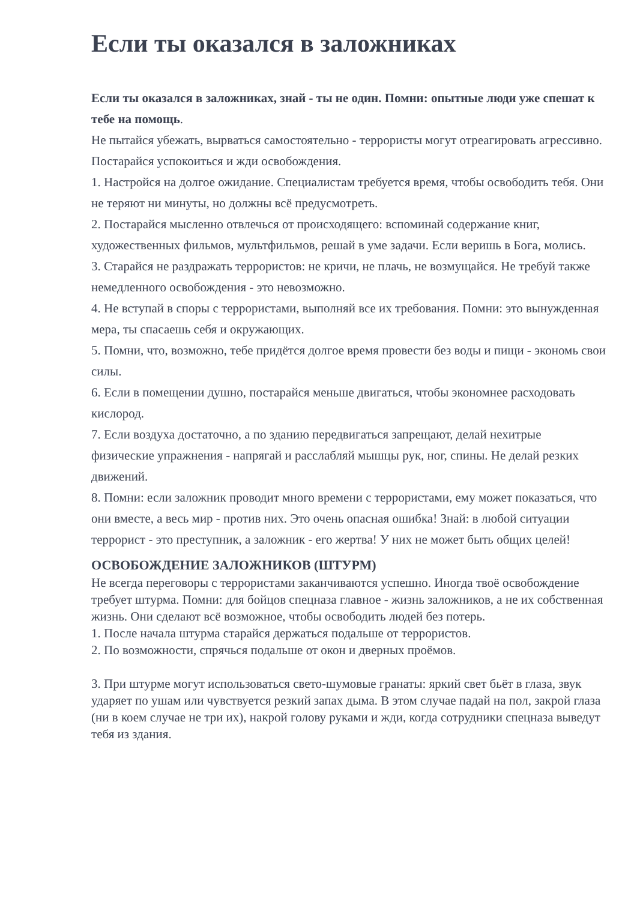Если ты оказался в заложниках
Если ты оказался в заложниках, знай - ты не один. Помни: опытные люди уже спешат к тебе на помощь.
Не пытайся убежать, вырваться самостоятельно - террористы могут отреагировать агрессивно. Постарайся успокоиться и жди освобождения.
1. Настройся на долгое ожидание. Специалистам требуется время, чтобы освободить тебя. Они не теряют ни минуты, но должны всё предусмотреть.
2. Постарайся мысленно отвлечься от происходящего: вспоминай содержание книг, художественных фильмов, мультфильмов, решай в уме задачи. Если веришь в Бога, молись.
3. Старайся не раздражать террористов: не кричи, не плачь, не возмущайся. Не требуй также немедленного освобождения - это невозможно.
4. Не вступай в споры с террористами, выполняй все их требования. Помни: это вынужденная мера, ты спасаешь себя и окружающих.
5. Помни, что, возможно, тебе придётся долгое время провести без воды и пищи - экономь свои силы.
6. Если в помещении душно, постарайся меньше двигаться, чтобы экономнее расходовать кислород.
7. Если воздуха достаточно, а по зданию передвигаться запрещают, делай нехитрые физические упражнения - напрягай и расслабляй мышцы рук, ног, спины. Не делай резких движений.
8. Помни: если заложник проводит много времени с террористами, ему может показаться, что они вместе, а весь мир - против них. Это очень опасная ошибка! Знай: в любой ситуации террорист - это преступник, а заложник - его жертва! У них не может быть общих целей!
ОСВОБОЖДЕНИЕ ЗАЛОЖНИКОВ (ШТУРМ)
Не всегда переговоры с террористами заканчиваются успешно. Иногда твоё освобождение требует штурма. Помни: для бойцов спецназа главное - жизнь заложников, а не их собственная жизнь. Они сделают всё возможное, чтобы освободить людей без потерь.
1. После начала штурма старайся держаться подальше от террористов.
2. По возможности, спрячься подальше от окон и дверных проёмов.
3. При штурме могут использоваться свето-шумовые гранаты: яркий свет бьёт в глаза, звук ударяет по ушам или чувствуется резкий запах дыма. В этом случае падай на пол, закрой глаза (ни в коем случае не три их), накрой голову руками и жди, когда сотрудники спецназа выведут тебя из здания.